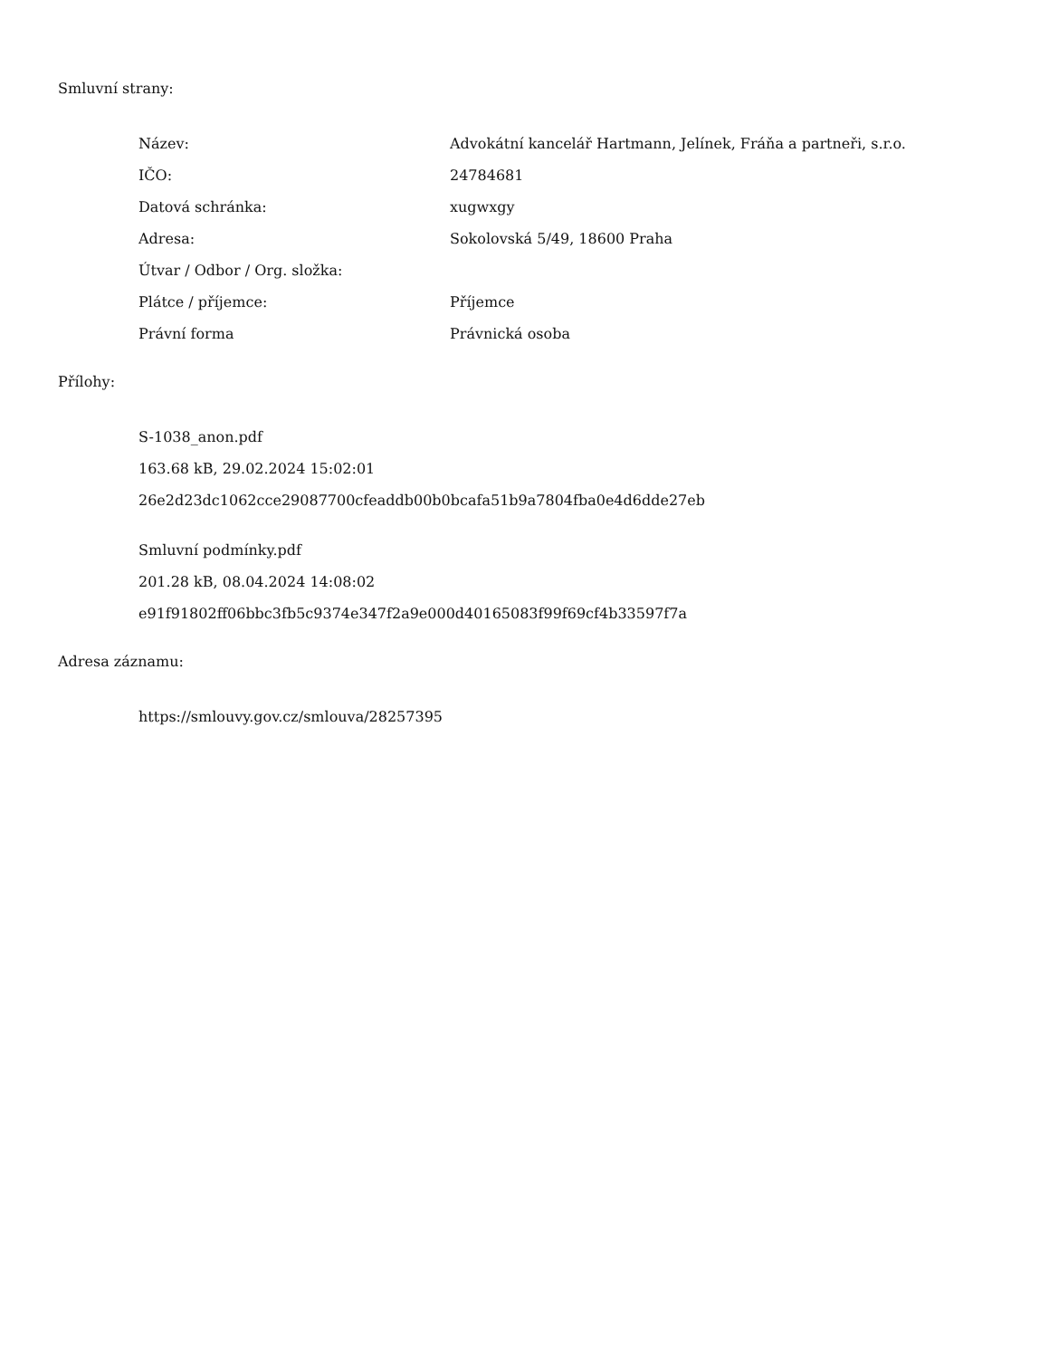Smluvní strany:
| Název: | Advokátní kancelář Hartmann, Jelínek, Fráňa a partneři, s.r.o. |
| IČO: | 24784681 |
| Datová schránka: | xugwxgy |
| Adresa: | Sokolovská 5/49, 18600 Praha |
| Útvar / Odbor / Org. složka: | |
| Plátce / příjemce: | Příjemce |
| Právní forma | Právnická osoba |
Přílohy:
S-1038_anon.pdf
163.68 kB, 29.02.2024 15:02:01
26e2d23dc1062cce29087700cfeaddb00b0bcafa51b9a7804fba0e4d6dde27eb
Smluvní podmínky.pdf
201.28 kB, 08.04.2024 14:08:02
e91f91802ff06bbc3fb5c9374e347f2a9e000d40165083f99f69cf4b33597f7a
Adresa záznamu:
https://smlouvy.gov.cz/smlouva/28257395